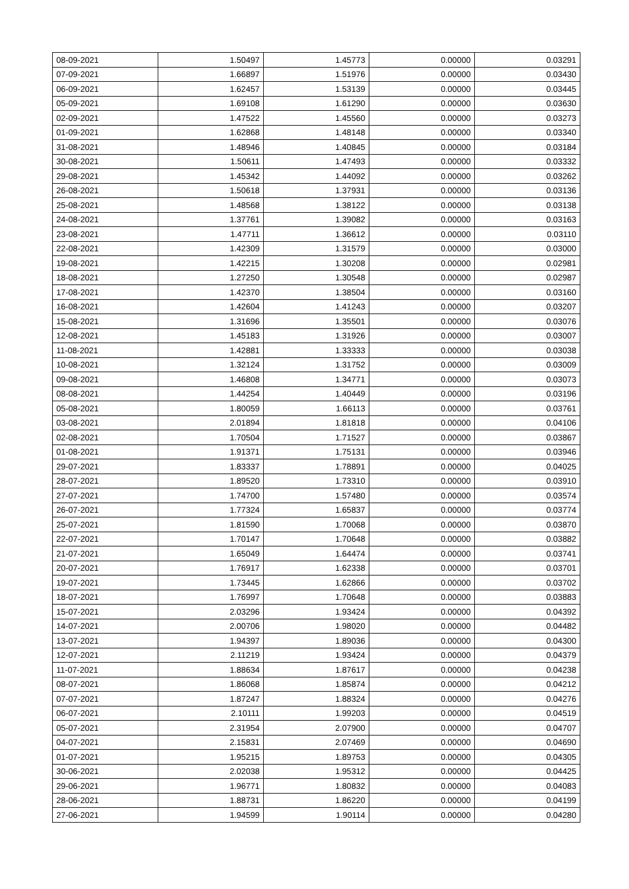| 08-09-2021 | 1.50497 | 1.45773 | 0.00000 | 0.03291 |
| 07-09-2021 | 1.66897 | 1.51976 | 0.00000 | 0.03430 |
| 06-09-2021 | 1.62457 | 1.53139 | 0.00000 | 0.03445 |
| 05-09-2021 | 1.69108 | 1.61290 | 0.00000 | 0.03630 |
| 02-09-2021 | 1.47522 | 1.45560 | 0.00000 | 0.03273 |
| 01-09-2021 | 1.62868 | 1.48148 | 0.00000 | 0.03340 |
| 31-08-2021 | 1.48946 | 1.40845 | 0.00000 | 0.03184 |
| 30-08-2021 | 1.50611 | 1.47493 | 0.00000 | 0.03332 |
| 29-08-2021 | 1.45342 | 1.44092 | 0.00000 | 0.03262 |
| 26-08-2021 | 1.50618 | 1.37931 | 0.00000 | 0.03136 |
| 25-08-2021 | 1.48568 | 1.38122 | 0.00000 | 0.03138 |
| 24-08-2021 | 1.37761 | 1.39082 | 0.00000 | 0.03163 |
| 23-08-2021 | 1.47711 | 1.36612 | 0.00000 | 0.03110 |
| 22-08-2021 | 1.42309 | 1.31579 | 0.00000 | 0.03000 |
| 19-08-2021 | 1.42215 | 1.30208 | 0.00000 | 0.02981 |
| 18-08-2021 | 1.27250 | 1.30548 | 0.00000 | 0.02987 |
| 17-08-2021 | 1.42370 | 1.38504 | 0.00000 | 0.03160 |
| 16-08-2021 | 1.42604 | 1.41243 | 0.00000 | 0.03207 |
| 15-08-2021 | 1.31696 | 1.35501 | 0.00000 | 0.03076 |
| 12-08-2021 | 1.45183 | 1.31926 | 0.00000 | 0.03007 |
| 11-08-2021 | 1.42881 | 1.33333 | 0.00000 | 0.03038 |
| 10-08-2021 | 1.32124 | 1.31752 | 0.00000 | 0.03009 |
| 09-08-2021 | 1.46808 | 1.34771 | 0.00000 | 0.03073 |
| 08-08-2021 | 1.44254 | 1.40449 | 0.00000 | 0.03196 |
| 05-08-2021 | 1.80059 | 1.66113 | 0.00000 | 0.03761 |
| 03-08-2021 | 2.01894 | 1.81818 | 0.00000 | 0.04106 |
| 02-08-2021 | 1.70504 | 1.71527 | 0.00000 | 0.03867 |
| 01-08-2021 | 1.91371 | 1.75131 | 0.00000 | 0.03946 |
| 29-07-2021 | 1.83337 | 1.78891 | 0.00000 | 0.04025 |
| 28-07-2021 | 1.89520 | 1.73310 | 0.00000 | 0.03910 |
| 27-07-2021 | 1.74700 | 1.57480 | 0.00000 | 0.03574 |
| 26-07-2021 | 1.77324 | 1.65837 | 0.00000 | 0.03774 |
| 25-07-2021 | 1.81590 | 1.70068 | 0.00000 | 0.03870 |
| 22-07-2021 | 1.70147 | 1.70648 | 0.00000 | 0.03882 |
| 21-07-2021 | 1.65049 | 1.64474 | 0.00000 | 0.03741 |
| 20-07-2021 | 1.76917 | 1.62338 | 0.00000 | 0.03701 |
| 19-07-2021 | 1.73445 | 1.62866 | 0.00000 | 0.03702 |
| 18-07-2021 | 1.76997 | 1.70648 | 0.00000 | 0.03883 |
| 15-07-2021 | 2.03296 | 1.93424 | 0.00000 | 0.04392 |
| 14-07-2021 | 2.00706 | 1.98020 | 0.00000 | 0.04482 |
| 13-07-2021 | 1.94397 | 1.89036 | 0.00000 | 0.04300 |
| 12-07-2021 | 2.11219 | 1.93424 | 0.00000 | 0.04379 |
| 11-07-2021 | 1.88634 | 1.87617 | 0.00000 | 0.04238 |
| 08-07-2021 | 1.86068 | 1.85874 | 0.00000 | 0.04212 |
| 07-07-2021 | 1.87247 | 1.88324 | 0.00000 | 0.04276 |
| 06-07-2021 | 2.10111 | 1.99203 | 0.00000 | 0.04519 |
| 05-07-2021 | 2.31954 | 2.07900 | 0.00000 | 0.04707 |
| 04-07-2021 | 2.15831 | 2.07469 | 0.00000 | 0.04690 |
| 01-07-2021 | 1.95215 | 1.89753 | 0.00000 | 0.04305 |
| 30-06-2021 | 2.02038 | 1.95312 | 0.00000 | 0.04425 |
| 29-06-2021 | 1.96771 | 1.80832 | 0.00000 | 0.04083 |
| 28-06-2021 | 1.88731 | 1.86220 | 0.00000 | 0.04199 |
| 27-06-2021 | 1.94599 | 1.90114 | 0.00000 | 0.04280 |